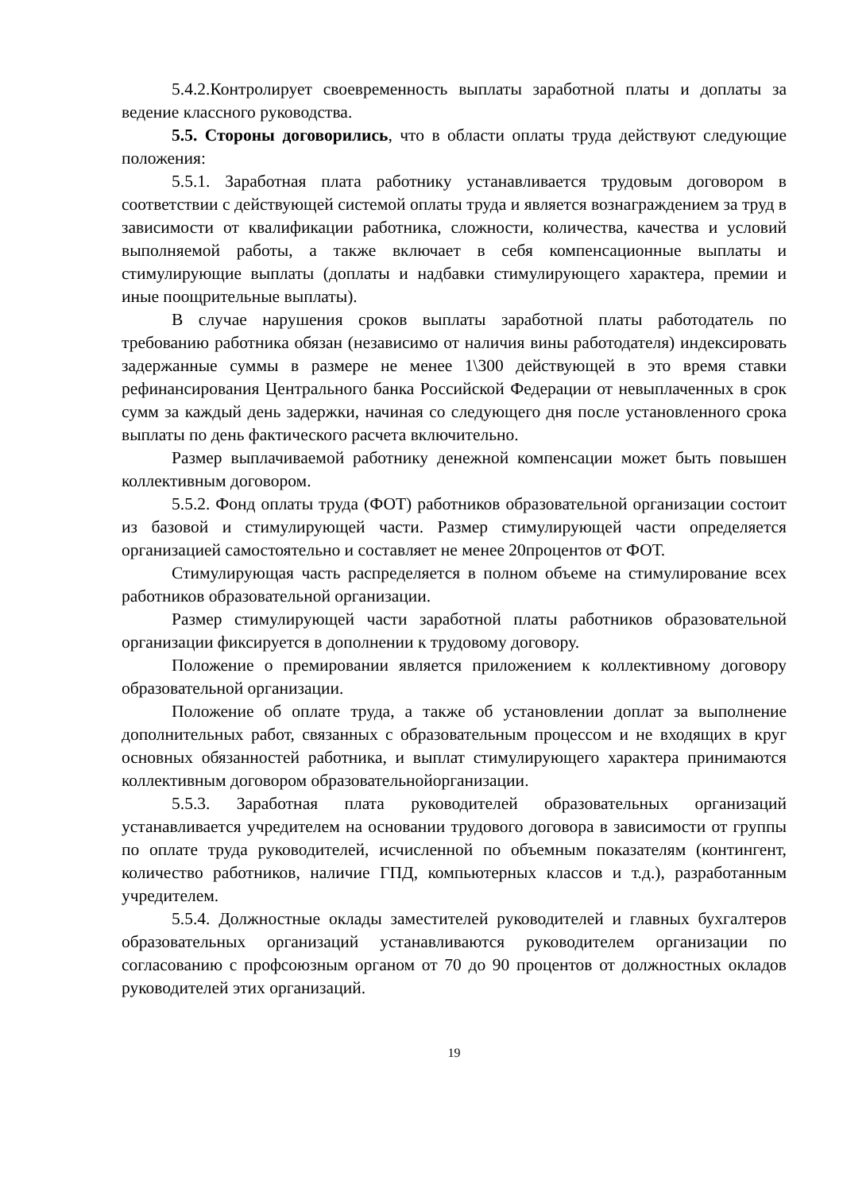5.4.2.Контролирует своевременность выплаты заработной платы и доплаты за ведение классного руководства.
5.5. Стороны договорились, что в области оплаты труда действуют следующие положения:
5.5.1. Заработная плата работнику устанавливается трудовым договором в соответствии с действующей системой оплаты труда и является вознаграждением за труд в зависимости от квалификации работника, сложности, количества, качества и условий выполняемой работы, а также включает в себя компенсационные выплаты и стимулирующие выплаты (доплаты и надбавки стимулирующего характера, премии и иные поощрительные выплаты).
В случае нарушения сроков выплаты заработной платы работодатель по требованию работника обязан (независимо от наличия вины работодателя) индексировать задержанные суммы в размере не менее 1\300 действующей в это время ставки рефинансирования Центрального банка Российской Федерации от невыплаченных в срок сумм за каждый день задержки, начиная со следующего дня после установленного срока выплаты по день фактического расчета включительно.
Размер выплачиваемой работнику денежной компенсации может быть повышен коллективным договором.
5.5.2. Фонд оплаты труда (ФОТ) работников образовательной организации состоит из базовой и стимулирующей части. Размер стимулирующей части определяется организацией самостоятельно и составляет не менее 20процентов от ФОТ.
Стимулирующая часть распределяется в полном объеме на стимулирование всех работников образовательной организации.
Размер стимулирующей части заработной платы работников образовательной организации фиксируется в дополнении к трудовому договору.
Положение о премировании является приложением к коллективному договору образовательной организации.
Положение об оплате труда, а также об установлении доплат за выполнение дополнительных работ, связанных с образовательным процессом и не входящих в круг основных обязанностей работника, и выплат стимулирующего характера принимаются коллективным договором образовательнойорганизации.
5.5.3. Заработная плата руководителей образовательных организаций устанавливается учредителем на основании трудового договора в зависимости от группы по оплате труда руководителей, исчисленной по объемным показателям (контингент, количество работников, наличие ГПД, компьютерных классов и т.д.), разработанным учредителем.
5.5.4. Должностные оклады заместителей руководителей и главных бухгалтеров образовательных организаций устанавливаются руководителем организации по согласованию с профсоюзным органом от 70 до 90 процентов от должностных окладов руководителей этих организаций.
19